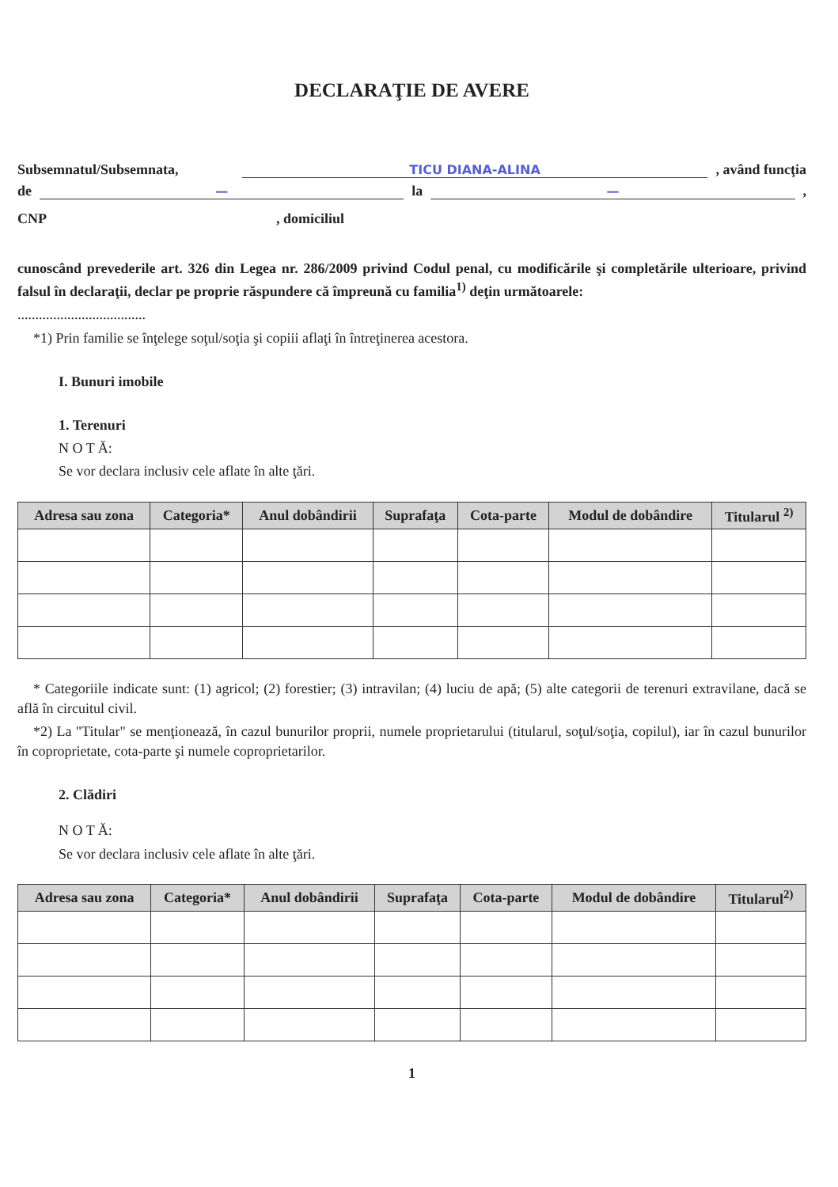DECLARAŢIE DE AVERE
Subsemnatul/Subsemnata, TICU DIANA-ALINA, având funcţia
de — la —,
CNP, domiciliul
cunoscând prevederile art. 326 din Legea nr. 286/2009 privind Codul penal, cu modificările şi completările ulterioare, privind falsul în declaraţii, declar pe proprie răspundere că împreună cu familia<sup>1)</sup> deţin următoarele:
....................................
*1) Prin familie se înţelege soţul/soţia şi copiii aflaţi în întreţinerea acestora.
I. Bunuri imobile
1. Terenuri
N O T Ă:
Se vor declara inclusiv cele aflate în alte ţări.
| Adresa sau zona | Categoria* | Anul dobândirii | Suprafaţa | Cota-parte | Modul de dobândire | Titularul <sup>2)</sup> |
| --- | --- | --- | --- | --- | --- | --- |
* Categoriile indicate sunt: (1) agricol; (2) forestier; (3) intravilan; (4) luciu de apă; (5) alte categorii de terenuri extravilane, dacă se află în circuitul civil.
*2) La "Titular" se menţionează, în cazul bunurilor proprii, numele proprietarului (titularul, soţul/soţia, copilul), iar în cazul bunurilor în coproprietate, cota-parte şi numele coproprietarilor.
2. Clădiri
N O T Ă:
Se vor declara inclusiv cele aflate în alte ţări.
| Adresa sau zona | Categoria* | Anul dobândirii | Suprafaţa | Cota-parte | Modul de dobândire | Titularul<sup>2)</sup> |
| --- | --- | --- | --- | --- | --- | --- |
1